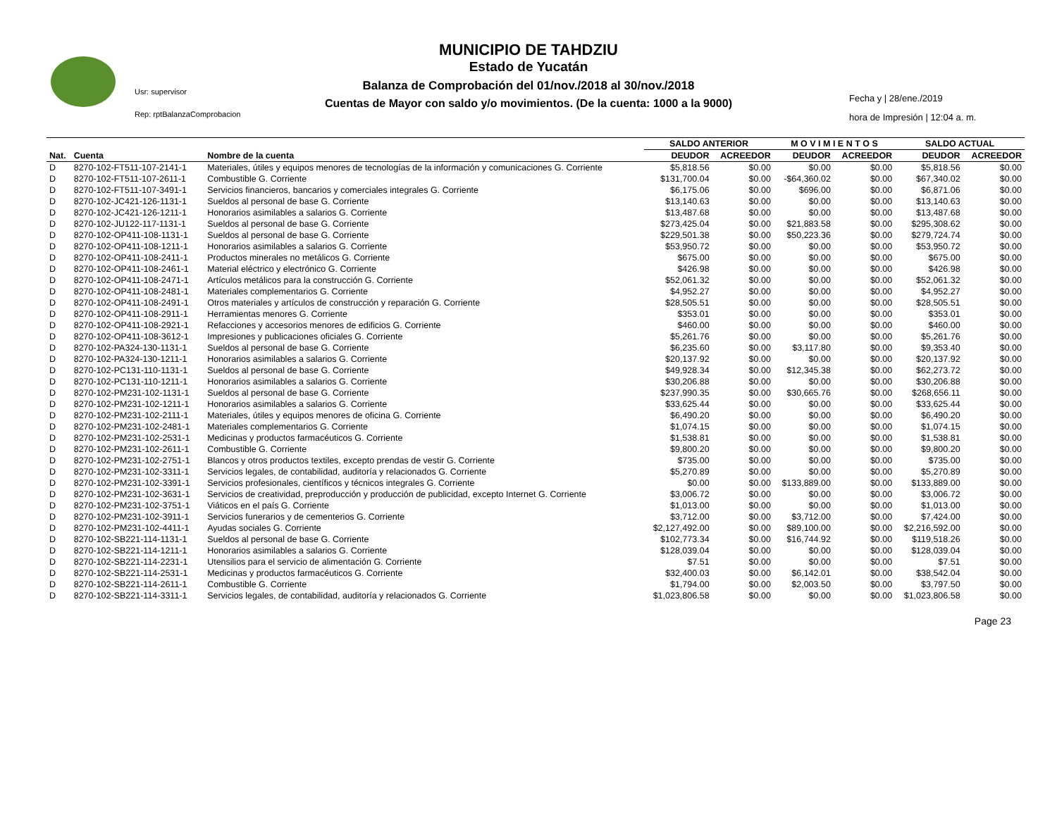MUNICIPIO DE TAHDZIU
Estado de Yucatán
Balanza de Comprobación del 01/nov./2018 al 30/nov./2018
Cuentas de Mayor con saldo y/o movimientos. (De la cuenta: 1000 a la 9000)
Usr: supervisor
Rep: rptBalanzaComprobacion
Fecha y | 28/ene./2019
hora de Impresión | 12:04 a. m.
| | | | SALDO ANTERIOR | | M O V I M I E N T O S | | SALDO ACTUAL | |
| --- | --- | --- | --- | --- | --- | --- | --- | --- |
| Nat. | Cuenta | Nombre de la cuenta | DEUDOR | ACREEDOR | DEUDOR | ACREEDOR | DEUDOR | ACREEDOR |
| D | 8270-102-FT511-107-2141-1 | Materiales, útiles y equipos menores de tecnologías de la información y comunicaciones G. Corriente | $5,818.56 | $0.00 | $0.00 | $0.00 | $5,818.56 | $0.00 |
| D | 8270-102-FT511-107-2611-1 | Combustible G. Corriente | $131,700.04 | $0.00 | -$64,360.02 | $0.00 | $67,340.02 | $0.00 |
| D | 8270-102-FT511-107-3491-1 | Servicios financieros, bancarios y comerciales integrales G. Corriente | $6,175.06 | $0.00 | $696.00 | $0.00 | $6,871.06 | $0.00 |
| D | 8270-102-JC421-126-1131-1 | Sueldos al personal de base G. Corriente | $13,140.63 | $0.00 | $0.00 | $0.00 | $13,140.63 | $0.00 |
| D | 8270-102-JC421-126-1211-1 | Honorarios asimilables a salarios G. Corriente | $13,487.68 | $0.00 | $0.00 | $0.00 | $13,487.68 | $0.00 |
| D | 8270-102-JU122-117-1131-1 | Sueldos al personal de base G. Corriente | $273,425.04 | $0.00 | $21,883.58 | $0.00 | $295,308.62 | $0.00 |
| D | 8270-102-OP411-108-1131-1 | Sueldos al personal de base G. Corriente | $229,501.38 | $0.00 | $50,223.36 | $0.00 | $279,724.74 | $0.00 |
| D | 8270-102-OP411-108-1211-1 | Honorarios asimilables a salarios G. Corriente | $53,950.72 | $0.00 | $0.00 | $0.00 | $53,950.72 | $0.00 |
| D | 8270-102-OP411-108-2411-1 | Productos minerales no metálicos G. Corriente | $675.00 | $0.00 | $0.00 | $0.00 | $675.00 | $0.00 |
| D | 8270-102-OP411-108-2461-1 | Material eléctrico y electrónico G. Corriente | $426.98 | $0.00 | $0.00 | $0.00 | $426.98 | $0.00 |
| D | 8270-102-OP411-108-2471-1 | Artículos metálicos para la construcción G. Corriente | $52,061.32 | $0.00 | $0.00 | $0.00 | $52,061.32 | $0.00 |
| D | 8270-102-OP411-108-2481-1 | Materiales complementarios G. Corriente | $4,952.27 | $0.00 | $0.00 | $0.00 | $4,952.27 | $0.00 |
| D | 8270-102-OP411-108-2491-1 | Otros materiales y artículos de construcción y reparación G. Corriente | $28,505.51 | $0.00 | $0.00 | $0.00 | $28,505.51 | $0.00 |
| D | 8270-102-OP411-108-2911-1 | Herramientas menores G. Corriente | $353.01 | $0.00 | $0.00 | $0.00 | $353.01 | $0.00 |
| D | 8270-102-OP411-108-2921-1 | Refacciones y accesorios menores de edificios G. Corriente | $460.00 | $0.00 | $0.00 | $0.00 | $460.00 | $0.00 |
| D | 8270-102-OP411-108-3612-1 | Impresiones y publicaciones oficiales G. Corriente | $5,261.76 | $0.00 | $0.00 | $0.00 | $5,261.76 | $0.00 |
| D | 8270-102-PA324-130-1131-1 | Sueldos al personal de base G. Corriente | $6,235.60 | $0.00 | $3,117.80 | $0.00 | $9,353.40 | $0.00 |
| D | 8270-102-PA324-130-1211-1 | Honorarios asimilables a salarios G. Corriente | $20,137.92 | $0.00 | $0.00 | $0.00 | $20,137.92 | $0.00 |
| D | 8270-102-PC131-110-1131-1 | Sueldos al personal de base G. Corriente | $49,928.34 | $0.00 | $12,345.38 | $0.00 | $62,273.72 | $0.00 |
| D | 8270-102-PC131-110-1211-1 | Honorarios asimilables a salarios G. Corriente | $30,206.88 | $0.00 | $0.00 | $0.00 | $30,206.88 | $0.00 |
| D | 8270-102-PM231-102-1131-1 | Sueldos al personal de base G. Corriente | $237,990.35 | $0.00 | $30,665.76 | $0.00 | $268,656.11 | $0.00 |
| D | 8270-102-PM231-102-1211-1 | Honorarios asimilables a salarios G. Corriente | $33,625.44 | $0.00 | $0.00 | $0.00 | $33,625.44 | $0.00 |
| D | 8270-102-PM231-102-2111-1 | Materiales, útiles y equipos menores de oficina G. Corriente | $6,490.20 | $0.00 | $0.00 | $0.00 | $6,490.20 | $0.00 |
| D | 8270-102-PM231-102-2481-1 | Materiales complementarios G. Corriente | $1,074.15 | $0.00 | $0.00 | $0.00 | $1,074.15 | $0.00 |
| D | 8270-102-PM231-102-2531-1 | Medicinas y productos farmacéuticos G. Corriente | $1,538.81 | $0.00 | $0.00 | $0.00 | $1,538.81 | $0.00 |
| D | 8270-102-PM231-102-2611-1 | Combustible G. Corriente | $9,800.20 | $0.00 | $0.00 | $0.00 | $9,800.20 | $0.00 |
| D | 8270-102-PM231-102-2751-1 | Blancos y otros productos textiles, excepto prendas de vestir G. Corriente | $735.00 | $0.00 | $0.00 | $0.00 | $735.00 | $0.00 |
| D | 8270-102-PM231-102-3311-1 | Servicios legales, de contabilidad, auditoría y relacionados G. Corriente | $5,270.89 | $0.00 | $0.00 | $0.00 | $5,270.89 | $0.00 |
| D | 8270-102-PM231-102-3391-1 | Servicios profesionales, científicos y técnicos integrales G. Corriente | $0.00 | $0.00 | $133,889.00 | $0.00 | $133,889.00 | $0.00 |
| D | 8270-102-PM231-102-3631-1 | Servicios de creatividad, preproducción y producción de publicidad, excepto Internet G. Corriente | $3,006.72 | $0.00 | $0.00 | $0.00 | $3,006.72 | $0.00 |
| D | 8270-102-PM231-102-3751-1 | Viáticos en el país G. Corriente | $1,013.00 | $0.00 | $0.00 | $0.00 | $1,013.00 | $0.00 |
| D | 8270-102-PM231-102-3911-1 | Servicios funerarios y de cementerios G. Corriente | $3,712.00 | $0.00 | $3,712.00 | $0.00 | $7,424.00 | $0.00 |
| D | 8270-102-PM231-102-4411-1 | Ayudas sociales G. Corriente | $2,127,492.00 | $0.00 | $89,100.00 | $0.00 | $2,216,592.00 | $0.00 |
| D | 8270-102-SB221-114-1131-1 | Sueldos al personal de base G. Corriente | $102,773.34 | $0.00 | $16,744.92 | $0.00 | $119,518.26 | $0.00 |
| D | 8270-102-SB221-114-1211-1 | Honorarios asimilables a salarios G. Corriente | $128,039.04 | $0.00 | $0.00 | $0.00 | $128,039.04 | $0.00 |
| D | 8270-102-SB221-114-2231-1 | Utensilios para el servicio de alimentación G. Corriente | $7.51 | $0.00 | $0.00 | $0.00 | $7.51 | $0.00 |
| D | 8270-102-SB221-114-2531-1 | Medicinas y productos farmacéuticos G. Corriente | $32,400.03 | $0.00 | $6,142.01 | $0.00 | $38,542.04 | $0.00 |
| D | 8270-102-SB221-114-2611-1 | Combustible G. Corriente | $1,794.00 | $0.00 | $2,003.50 | $0.00 | $3,797.50 | $0.00 |
| D | 8270-102-SB221-114-3311-1 | Servicios legales, de contabilidad, auditoría y relacionados G. Corriente | $1,023,806.58 | $0.00 | $0.00 | $0.00 | $1,023,806.58 | $0.00 |
Page 23